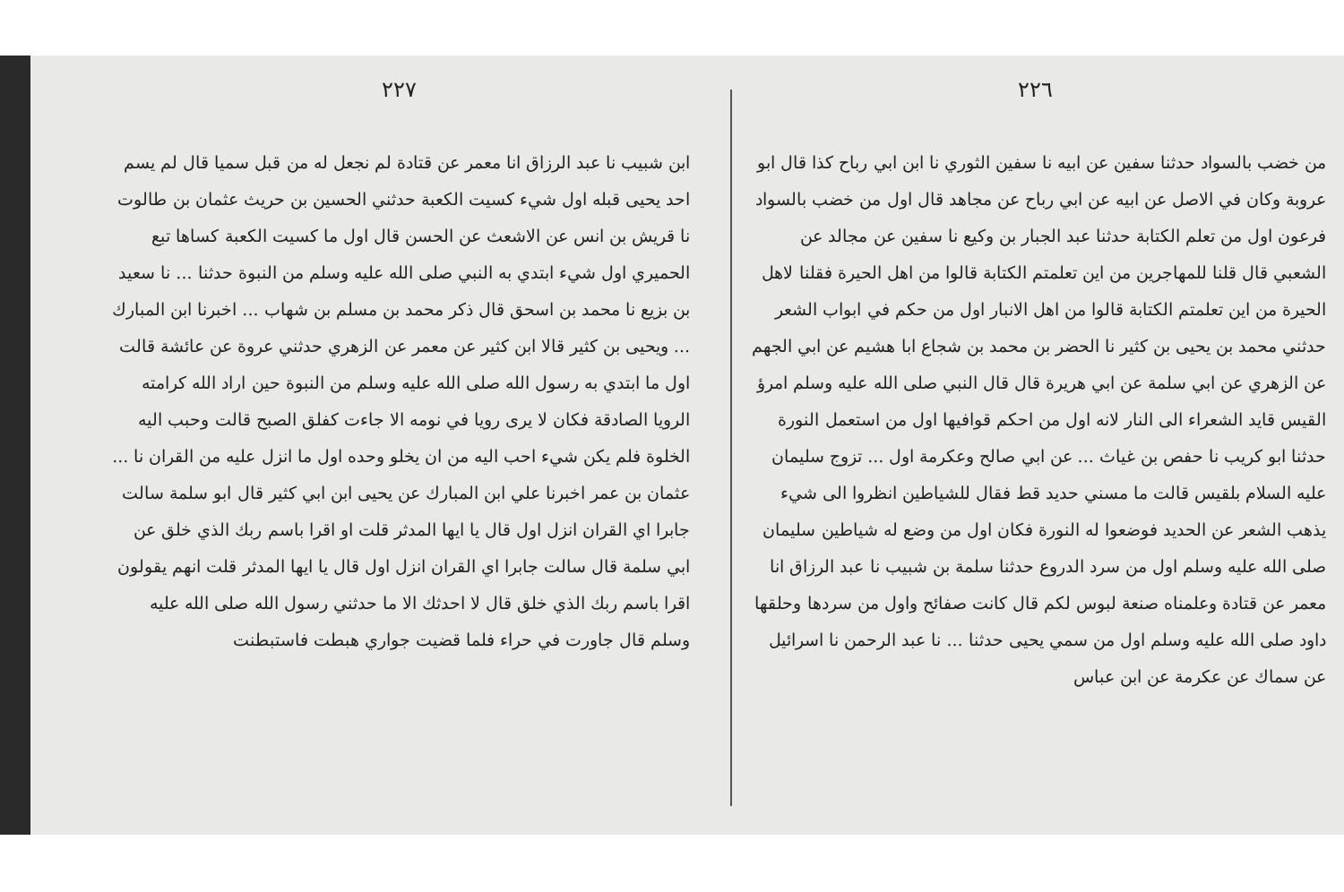٢٢٦
من خضب بالسواد حدثنا سفين عن ابيه نا سفين الثوري نا ابن ابي رباح كذا قال ابو عروبة وكان في الاصل عن ابيه عن ابي رباح عن مجاهد قال اول من خضب بالسواد فرعون اول من تعلم الكتابة حدثنا عبد الجبار بن وكيع نا سفين عن مجالد عن الشعبي قال قلنا للمهاجرين من اين تعلمتم الكتابة قالوا من اهل الحيرة فقلنا لاهل الحيرة من اين تعلمتم الكتابة قالوا من اهل الانبار اول من حكم في ابواب الشعر حدثني محمد بن يحيى بن كثير نا الحضر بن محمد بن شجاع ابا هشيم عن ابي الجهم عن الزهري عن ابي سلمة عن ابي هريرة قال قال النبي صلى الله عليه وسلم امرؤ القيس قايد الشعراء الى النار لانه اول من احكم قوافيها اول من استعمل النورة حدثنا ابو كريب نا حفص بن غياث ... عن ابي صالح وعكرمة اول ... تزوج سليمان عليه السلام بلقيس قالت ما مسني حديد قط فقال للشياطين انظروا الى شيء يذهب الشعر عن الحديد فوضعوا له النورة فكان اول من وضع له شياطين سليمان صلى الله عليه وسلم اول من سرد الدروع حدثنا سلمة بن شبيب نا عبد الرزاق انا معمر عن قتادة وعلمناه صنعة لبوس لكم قال كانت صفائح واول من سردها وحلقها داود صلى الله عليه وسلم اول من سمي يحيى حدثنا ... نا عبد الرحمن نا اسرائيل عن سماك عن عكرمة عن ابن عباس
٢٢٧
ابن شبيب نا عبد الرزاق انا معمر عن قتادة لم نجعل له من قبل سميا قال لم يسم احد يحيى قبله اول شيء كسيت الكعبة حدثني الحسين بن حريث عثمان بن طالوت نا قريش بن انس عن الاشعث عن الحسن قال اول ما كسيت الكعبة كساها تبع الحميري اول شيء ابتدي به النبي صلى الله عليه وسلم من النبوة حدثنا ... نا سعيد بن بزيع نا محمد بن اسحق قال ذكر محمد بن مسلم بن شهاب ... اخبرنا ابن المبارك ... ويحيى بن كثير قالا ابن كثير عن معمر عن الزهري حدثني عروة عن عائشة قالت اول ما ابتدي به رسول الله صلى الله عليه وسلم من النبوة حين اراد الله كرامته الرويا الصادقة فكان لا يرى رويا في نومه الا جاءت كفلق الصبح قالت وحبب اليه الخلوة فلم يكن شيء احب اليه من ان يخلو وحده اول ما انزل عليه من القران نا ... عثمان بن عمر اخبرنا علي ابن المبارك عن يحيى ابن ابي كثير قال ابو سلمة سالت جابرا اي القران انزل اول قال يا ايها المدثر قلت او اقرا باسم ربك الذي خلق عن ابي سلمة قال سالت جابرا اي القران انزل اول قال يا ايها المدثر قلت انهم يقولون اقرا باسم ربك الذي خلق قال لا احدثك الا ما حدثني رسول الله صلى الله عليه وسلم قال جاورت في حراء فلما قضيت جواري هبطت فاستبطنت